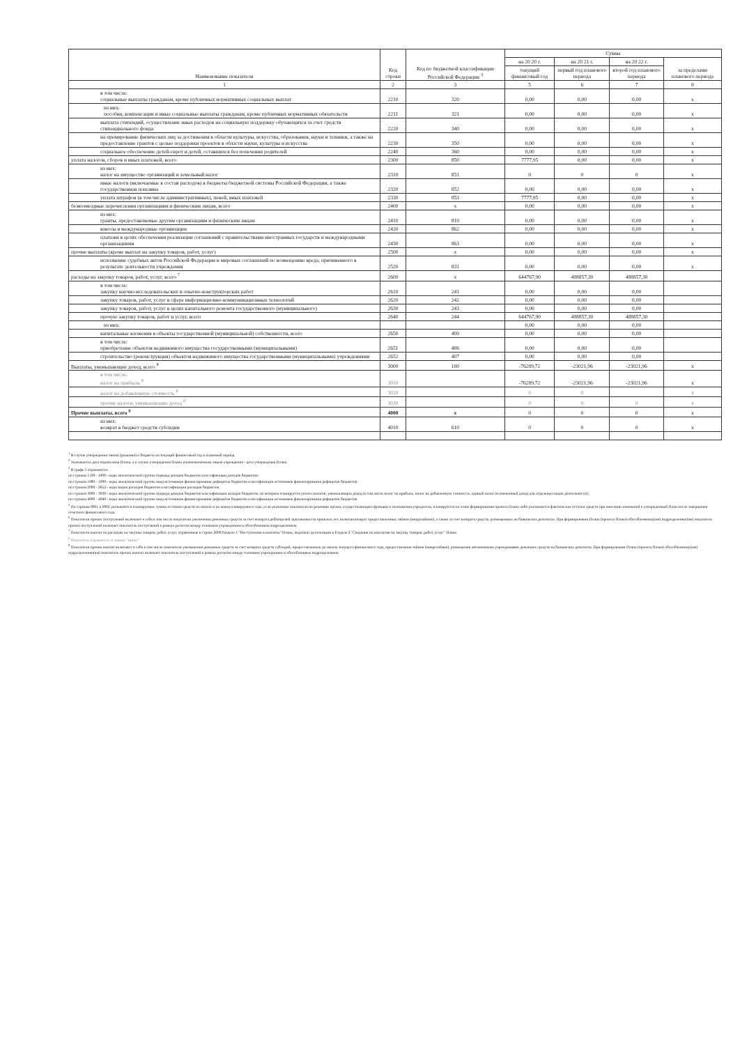| Наименование показателя | Код строки | Код по бюджетной классификации Российской Федерации <sup>3</sup> | Сумма | | | |
| --- | --- | --- | --- | --- | --- | --- |
| | | | на 20 20 г. | на 20 21 г. | на 20 22 г. | за пределами планового периода |
| | | | текущий финансовый год | первый год планового периода | второй год планового периода | |
| 1 | 2 | 3 | 5 | 6 | 7 | 8 |
| в том числе: социальные выплаты гражданам, кроме публичных нормативных социальных выплат | 2210 | 320 | 0,00 | 0,00 | 0,00 | x |
| из них: пособия, компенсации и иные социальные выплаты гражданам, кроме публичных нормативных обязательств | 2211 | 321 | 0,00 | 0,00 | 0,00 | x |
| выплата стипендий, осуществление иных расходов на социальную поддержку обучающихся за счет средств стипендиального фонда | 2220 | 340 | 0,00 | 0,00 | 0,00 | x |
| на премирование физических лиц за достижения в области культуры, искусства, образования, науки и техники, а также на предоставление грантов с целью поддержки проектов в области науки, культуры и искусства | 2230 | 350 | 0,00 | 0,00 | 0,00 | x |
| социальное обеспечение детей-сирот и детей, оставшихся без попечения родителей | 2240 | 360 | 0,00 | 0,00 | 0,00 | x |
| уплата налогов, сборов и иных платежей, всего | 2300 | 850 | 7777,95 | 0,00 | 0,00 | x |
| из них: налог на имущество организаций и земельный налог | 2310 | 851 | 0 | 0 | 0 | x |
| иные налоги (включаемые в состав расходов) в бюджеты бюджетной системы Российской Федерации, а также государственная пошлина | 2320 | 852 | 0,00 | 0,00 | 0,00 | x |
| уплата штрафов (в том числе административных), пеней, иных платежей | 2330 | 853 | 7777,95 | 0,00 | 0,00 | x |
| безвозмездные перечисления организациям и физическим лицам, всего | 2400 | x | 0,00 | 0,00 | 0,00 | x |
| из них: гранты, предоставляемые другим организациям и физическим лицам | 2410 | 810 | 0,00 | 0,00 | 0,00 | x |
| взносы в международные организации | 2420 | 862 | 0,00 | 0,00 | 0,00 | x |
| платежи в целях обеспечения реализации соглашений с правительствами иностранных государств и международными организациями | 2430 | 863 | 0,00 | 0,00 | 0,00 | x |
| прочие выплаты (кроме выплат на закупку товаров, работ, услуг) | 2500 | x | 0,00 | 0,00 | 0,00 | x |
| исполнение судебных актов Российской Федерации и мировых соглашений по возмещению вреда, причиненного в результате деятельности учреждения | 2520 | 831 | 0,00 | 0,00 | 0,00 | x |
| расходы на закупку товаров, работ, услуг, всего <sup>7</sup> | 2600 | x | 644767,90 | 488857,30 | 488857,30 | |
| в том числе: закупку научно-исследовательских и опытно-конструкторских работ | 2610 | 241 | 0,00 | 0,00 | 0,00 | |
| закупку товаров, работ, услуг в сфере информационно-коммуникационных технологий | 2620 | 242 | 0,00 | 0,00 | 0,00 | |
| закупку товаров, работ, услуг в целях капитального ремонта государственного (муниципального) | 2630 | 243 | 0,00 | 0,00 | 0,00 | |
| прочую закупку товаров, работ и услуг, всего | 2640 | 244 | 644767,90 | 488857,30 | 488857,30 | |
| из них: | | | 0,00 | 0,00 | 0,00 | |
| капитальные вложения в объекты государственной (муниципальной) собственности, всего | 2650 | 400 | 0,00 | 0,00 | 0,00 | |
| в том числе: приобретение объектов недвижимого имущества государственными (муниципальными) | 2651 | 406 | 0,00 | 0,00 | 0,00 | |
| строительство (реконструкция) объектов недвижимого имущества государственными (муниципальными) учреждениями | 2652 | 407 | 0,00 | 0,00 | 0,00 | |
| Выплаты, уменьшающие доход, всего <sup>8</sup> | 3000 | 100 | -76289,72 | -23021,96 | -23021,96 | x |
| в том числе: налог на прибыль <sup>8</sup> | 3010 | | -76289,72 | -23021,96 | -23021,96 | x |
| налог на добавленную стоимость <sup>8</sup> | 3020 | | 0 | 0 | | x |
| прочие налоги, уменьшающие доход <sup>8</sup> | 3030 | | 0 | 0 | 0 | x |
| Прочие выплаты, всего <sup>9</sup> | 4000 | x | 0 | 0 | 0 | x |
| из них: возврат в бюджет средств субсидии | 4010 | 610 | 0 | 0 | 0 | x |
<sup>1</sup> В случае утверждения закона (решения) о бюджете на текущий финансовый год и плановый период.
<sup>2</sup> Указывается дата подписания Плана, а в случае утверждения Плана уполномоченным лицом учреждения - дата утверждения Плана.
<sup>3</sup> В графе 3 отражаются:
по строкам 1100 - 1900 - коды аналитической группы подвида доходов бюджетов классификации доходов бюджетов;
по строкам 1980 - 1990 - коды аналитической группы вида источников финансирования дефицитов бюджетов классификации источников финансирования дефицитов бюджетов;
по строкам 2000 - 2652 - коды видов расходов бюджетов классификации расходов бюджетов;
по строкам 3000 - 3030 - коды аналитической группы подвида доходов бюджетов классификации доходов бюджетов, по которым планируется уплата налогов, уменьшающих доход (в том числе налог на прибыль, налог на добавленную стоимость, единый налог на вмененный доход для отдельных видов деятельности);
по строкам 4000 - 4040 - коды аналитической группы вида источников финансирования дефицитов бюджетов классификации источников финансирования дефицитов бюджетов.
<sup>5</sup> По строкам 0001 и 0002 указываются планируемые суммы остатков средств на начало и на конец планируемого года, если указанные показатели по решению органа, осуществляющего функции и полномочия учредителя, планируются на этапе формирования проекта Плана либо указываются фактические остатки средств при внесении изменений в утвержденный План после завершения отчетного финансового года.
<sup>6</sup> Показатели прочих поступлений включают в себя в том числе показатели увеличения денежных средств за счет возврата дебиторской задолженности прошлых лет, включая возврат предоставленных займов (микрозаймов), а также за счет возврата средств, размещенных на банковских депозитах. При формировании Плана (проекта Плана) обособленному(ым) подразделению(ям) показатель прочих поступлений включает показатель поступлений в рамках расчетов между головным учреждением и обособленным подразделением.
<sup>7</sup> Показатели выплат по расходам на закупки товаров, работ, услуг, отраженные в строке 2600 Раздела 1 "Поступления и выплаты" Плана, подлежат детализации в Разделе 2 "Сведения по выплатам на закупку товаров, работ, услуг" Плана.
<sup>8</sup> Показатель отражается со знаком "минус"
<sup>9</sup> Показатели прочих выплат включают в себя в том числе показатели уменьшения денежных средств за счет возврата средств субсидий, предоставленных до начала текущего финансового года, предоставления займов (микрозаймов), размещения автономными учреждениями денежных средств на банковских депозитах. При формировании Плана (проекта Плана) обособленному(ым) подразделению(ям) показатель прочих выплат включает показатель поступлений в рамках расчетов между головным учреждением и обособленным подразделением.